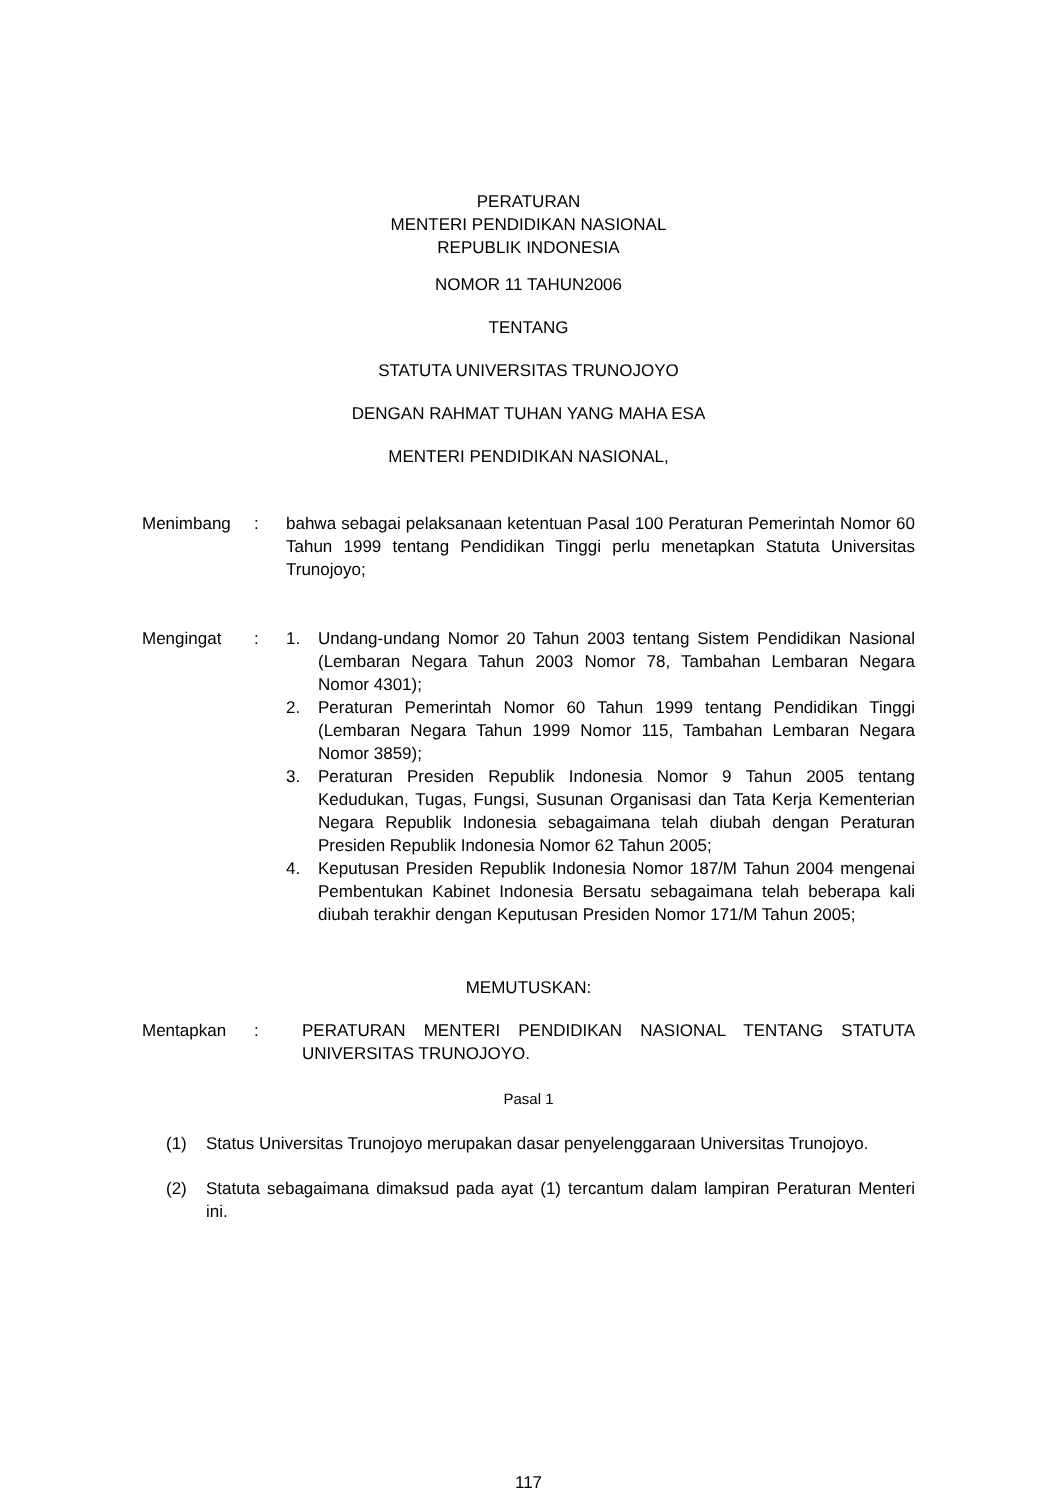PERATURAN
MENTERI PENDIDIKAN NASIONAL
REPUBLIK INDONESIA
NOMOR 11 TAHUN2006
TENTANG
STATUTA UNIVERSITAS TRUNOJOYO
DENGAN RAHMAT TUHAN YANG MAHA ESA
MENTERI PENDIDIKAN NASIONAL,
Menimbang : bahwa sebagai pelaksanaan ketentuan Pasal 100 Peraturan Pemerintah Nomor 60 Tahun 1999 tentang Pendidikan Tinggi perlu menetapkan Statuta Universitas Trunojoyo;
Mengingat : 1. Undang-undang Nomor 20 Tahun 2003 tentang Sistem Pendidikan Nasional (Lembaran Negara Tahun 2003 Nomor 78, Tambahan Lembaran Negara Nomor 4301);
2. Peraturan Pemerintah Nomor 60 Tahun 1999 tentang Pendidikan Tinggi (Lembaran Negara Tahun 1999 Nomor 115, Tambahan Lembaran Negara Nomor 3859);
3. Peraturan Presiden Republik Indonesia Nomor 9 Tahun 2005 tentang Kedudukan, Tugas, Fungsi, Susunan Organisasi dan Tata Kerja Kementerian Negara Republik Indonesia sebagaimana telah diubah dengan Peraturan Presiden Republik Indonesia Nomor 62 Tahun 2005;
4. Keputusan Presiden Republik Indonesia Nomor 187/M Tahun 2004 mengenai Pembentukan Kabinet Indonesia Bersatu sebagaimana telah beberapa kali diubah terakhir dengan Keputusan Presiden Nomor 171/M Tahun 2005;
MEMUTUSKAN:
Mentapkan : PERATURAN MENTERI PENDIDIKAN NASIONAL TENTANG STATUTA UNIVERSITAS TRUNOJOYO.
Pasal 1
(1) Status Universitas Trunojoyo merupakan dasar penyelenggaraan Universitas Trunojoyo.
(2) Statuta sebagaimana dimaksud pada ayat (1) tercantum dalam lampiran Peraturan Menteri ini.
117